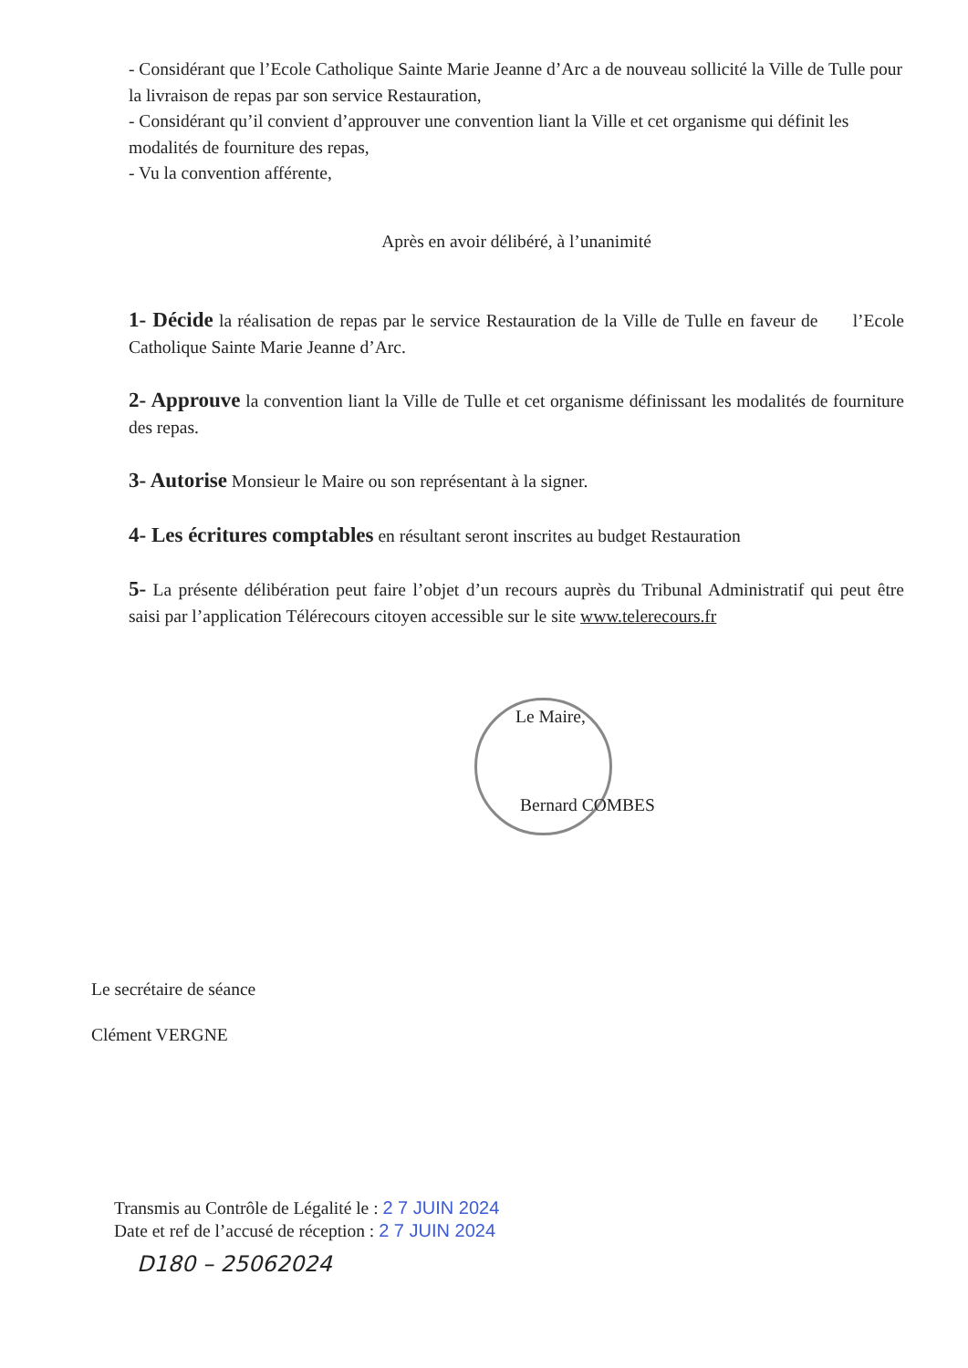- Considérant que l’Ecole Catholique Sainte Marie Jeanne d’Arc a de nouveau sollicité la Ville de Tulle pour la livraison de repas par son service Restauration,
- Considérant qu’il convient d’approuver une convention liant la Ville et cet organisme qui définit les modalités de fourniture des repas,
- Vu la convention afférente,
Après en avoir délibéré, à l’unanimité
1- Décide la réalisation de repas par le service Restauration de la Ville de Tulle en faveur de l’Ecole Catholique Sainte Marie Jeanne d’Arc.
2- Approuve la convention liant la Ville de Tulle et cet organisme définissant les modalités de fourniture des repas.
3- Autorise Monsieur le Maire ou son représentant à la signer.
4- Les écritures comptables en résultant seront inscrites au budget Restauration
5- La présente délibération peut faire l’objet d’un recours auprès du Tribunal Administratif qui peut être saisi par l’application Télérecours citoyen accessible sur le site www.telerecours.fr
Le Maire,
Bernard COMBES
Le secrétaire de séance
Clément VERGNE
Transmis au Contrôle de Légalité le : 2 7 JUIN 2024
Date et ref de l’accusé de réception : 2 7 JUIN 2024
D180 – 25062024